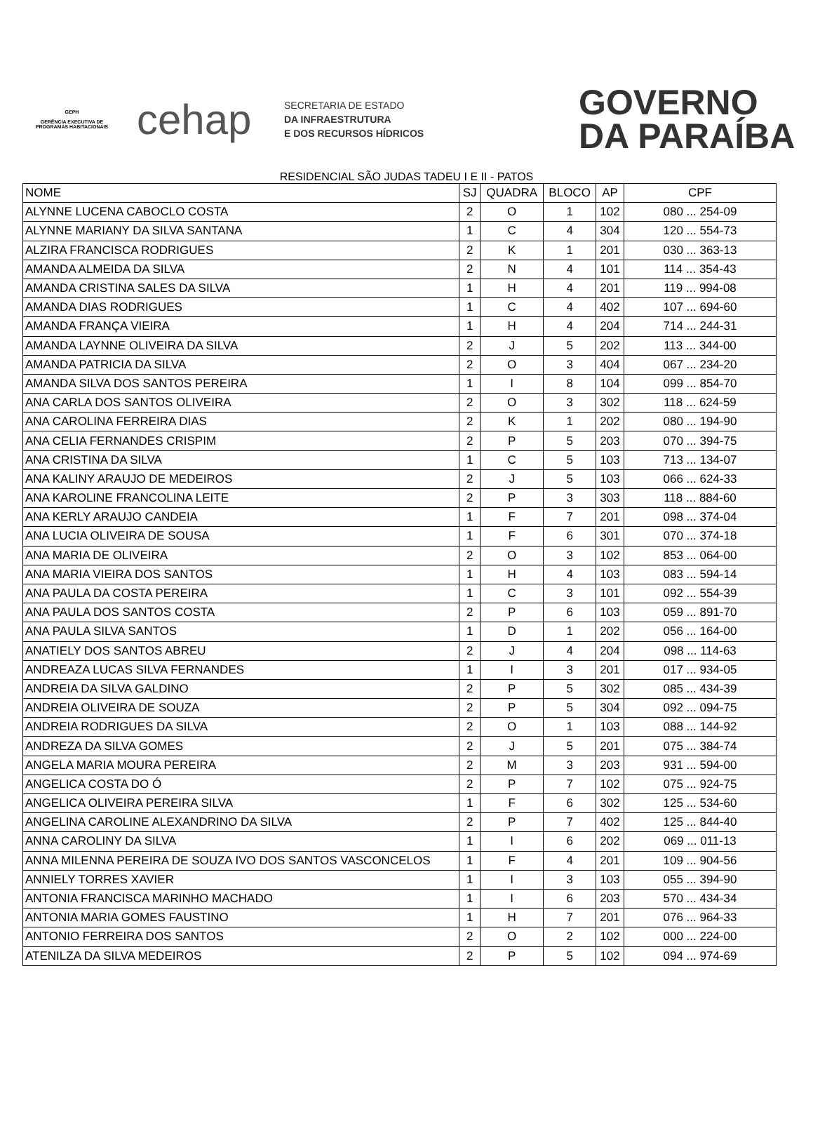GEPH
GERÊNCIA EXECUTIVA DE PROGRAMAS HABITACIONAIS
cehap
SECRETARIA DE ESTADO
DA INFRAESTRUTURA
E DOS RECURSOS HÍDRICOS
GOVERNO
DA PARAÍBA
RESIDENCIAL SÃO JUDAS TADEU I E II - PATOS
| NOME | SJ | QUADRA | BLOCO | AP | CPF |
| --- | --- | --- | --- | --- | --- |
| ALYNNE LUCENA CABOCLO COSTA | 2 | O | 1 | 102 | 080 ... 254-09 |
| ALYNNE MARIANY DA SILVA SANTANA | 1 | C | 4 | 304 | 120 ... 554-73 |
| ALZIRA FRANCISCA RODRIGUES | 2 | K | 1 | 201 | 030 ... 363-13 |
| AMANDA ALMEIDA DA SILVA | 2 | N | 4 | 101 | 114 ... 354-43 |
| AMANDA CRISTINA SALES DA SILVA | 1 | H | 4 | 201 | 119 ... 994-08 |
| AMANDA DIAS RODRIGUES | 1 | C | 4 | 402 | 107 ... 694-60 |
| AMANDA FRANÇA VIEIRA | 1 | H | 4 | 204 | 714 ... 244-31 |
| AMANDA LAYNNE OLIVEIRA DA SILVA | 2 | J | 5 | 202 | 113 ... 344-00 |
| AMANDA PATRICIA DA SILVA | 2 | O | 3 | 404 | 067 ... 234-20 |
| AMANDA SILVA DOS SANTOS PEREIRA | 1 | I | 8 | 104 | 099 ... 854-70 |
| ANA CARLA DOS SANTOS OLIVEIRA | 2 | O | 3 | 302 | 118 ... 624-59 |
| ANA CAROLINA FERREIRA DIAS | 2 | K | 1 | 202 | 080 ... 194-90 |
| ANA CELIA FERNANDES CRISPIM | 2 | P | 5 | 203 | 070 ... 394-75 |
| ANA CRISTINA DA SILVA | 1 | C | 5 | 103 | 713 ... 134-07 |
| ANA KALINY ARAUJO DE MEDEIROS | 2 | J | 5 | 103 | 066 ... 624-33 |
| ANA KAROLINE FRANCOLINA LEITE | 2 | P | 3 | 303 | 118 ... 884-60 |
| ANA KERLY ARAUJO CANDEIA | 1 | F | 7 | 201 | 098 ... 374-04 |
| ANA LUCIA OLIVEIRA DE SOUSA | 1 | F | 6 | 301 | 070 ... 374-18 |
| ANA MARIA DE OLIVEIRA | 2 | O | 3 | 102 | 853 ... 064-00 |
| ANA MARIA VIEIRA DOS SANTOS | 1 | H | 4 | 103 | 083 ... 594-14 |
| ANA PAULA DA COSTA PEREIRA | 1 | C | 3 | 101 | 092 ... 554-39 |
| ANA PAULA DOS SANTOS COSTA | 2 | P | 6 | 103 | 059 ... 891-70 |
| ANA PAULA SILVA SANTOS | 1 | D | 1 | 202 | 056 ... 164-00 |
| ANATIELY DOS SANTOS ABREU | 2 | J | 4 | 204 | 098 ... 114-63 |
| ANDREAZA LUCAS SILVA FERNANDES | 1 | I | 3 | 201 | 017 ... 934-05 |
| ANDREIA DA SILVA GALDINO | 2 | P | 5 | 302 | 085 ... 434-39 |
| ANDREIA OLIVEIRA DE SOUZA | 2 | P | 5 | 304 | 092 ... 094-75 |
| ANDREIA RODRIGUES DA SILVA | 2 | O | 1 | 103 | 088 ... 144-92 |
| ANDREZA DA SILVA GOMES | 2 | J | 5 | 201 | 075 ... 384-74 |
| ANGELA MARIA MOURA PEREIRA | 2 | M | 3 | 203 | 931 ... 594-00 |
| ANGELICA COSTA DO Ó | 2 | P | 7 | 102 | 075 ... 924-75 |
| ANGELICA OLIVEIRA PEREIRA SILVA | 1 | F | 6 | 302 | 125 ... 534-60 |
| ANGELINA CAROLINE ALEXANDRINO DA SILVA | 2 | P | 7 | 402 | 125 ... 844-40 |
| ANNA CAROLINY DA SILVA | 1 | I | 6 | 202 | 069 ... 011-13 |
| ANNA MILENNA PEREIRA DE SOUZA IVO DOS SANTOS VASCONCELOS | 1 | F | 4 | 201 | 109 ... 904-56 |
| ANNIELY TORRES XAVIER | 1 | I | 3 | 103 | 055 ... 394-90 |
| ANTONIA FRANCISCA MARINHO MACHADO | 1 | I | 6 | 203 | 570 ... 434-34 |
| ANTONIA MARIA GOMES FAUSTINO | 1 | H | 7 | 201 | 076 ... 964-33 |
| ANTONIO FERREIRA DOS SANTOS | 2 | O | 2 | 102 | 000 ... 224-00 |
| ATENILZA DA SILVA MEDEIROS | 2 | P | 5 | 102 | 094 ... 974-69 |